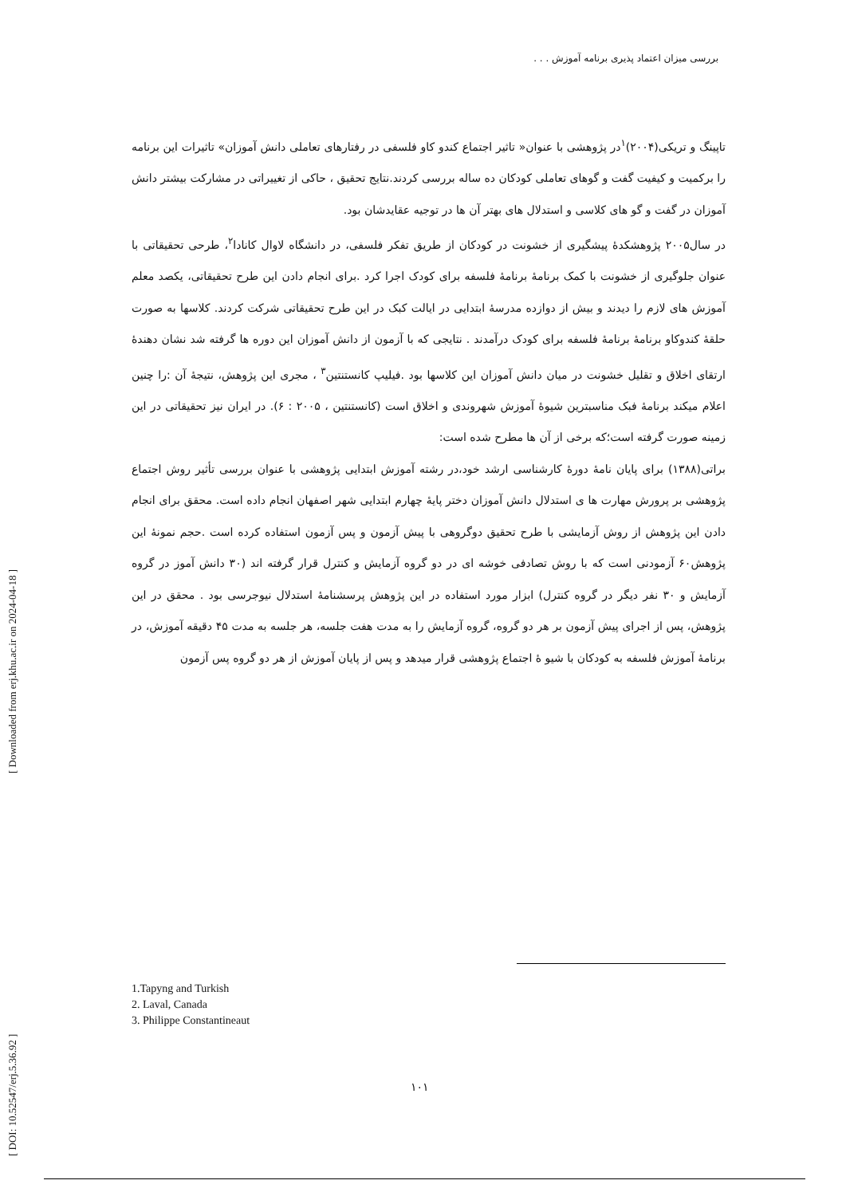بررسی میزان اعتماد پذیری برنامه آموزش . . .
تاپینگ و تریکی(۲۰۰۴)<sup>۱</sup>در پژوهشی با عنوان« تاثیر اجتماع کندو کاو فلسفی در رفتارهای تعاملی دانش آموزان» تاثیرات این برنامه را برکمیت و کیفیت گفت و گوهای تعاملی کودکان ده ساله بررسی کردند.نتایج تحقیق ، حاکی از تغییراتی در مشارکت بیشتر دانش آموزان در گفت و گو های کلاسی و استدلال های بهتر آن ها در توجیه عقایدشان بود.
در سال۲۰۰۵ پژوهشکدۀ پیشگیری از خشونت در کودکان از طریق تفکر فلسفی، در دانشگاه لاوال کانادا<sup>۲</sup>، طرحی تحقیقاتی با عنوان جلوگیری از خشونت با کمک برنامۀ برنامۀ فلسفه برای کودک اجرا کرد .برای انجام دادن این طرح تحقیقاتی، یکصد معلم آموزش های لازم را دیدند و بیش از دوازده مدرسۀ ابتدایی در ایالت کبک در این طرح تحقیقاتی شرکت کردند. کلاسها به صورت حلقۀ کندوکاو برنامۀ برنامۀ فلسفه برای کودک درآمدند . نتایجی که با آزمون از دانش آموزان این دوره ها گرفته شد نشان دهندۀ ارتقای اخلاق و تقلیل خشونت در میان دانش آموزان این کلاسها بود .فیلیپ کانستنتین<sup>۳</sup> ، مجری این پژوهش، نتیجۀ آن :را چنین اعلام میکند برنامۀ فبک مناسبترین شیوۀ آموزش شهروندی و اخلاق است (کانستنتین ، ۲۰۰۵ : ۶). در ایران نیز تحقیقاتی در این زمینه صورت گرفته است؛که برخی از آن ها مطرح شده است:
براتی(۱۳۸۸) برای پایان نامۀ دورۀ کارشناسی ارشد خود،در رشته آموزش ابتدایی پژوهشی با عنوان بررسی تأثیر روش اجتماع پژوهشی بر پرورش مهارت ها ی استدلال دانش آموزان دختر پایۀ چهارم ابتدایی شهر اصفهان انجام داده است. محقق برای انجام دادن این پژوهش از روش آزمایشی با طرح تحقیق دوگروهی با پیش آزمون و پس آزمون استفاده کرده است .حجم نمونۀ این پژوهش۶۰ آزمودنی است که با روش تصادفی خوشه ای در دو گروه آزمایش و کنترل قرار گرفته اند (۳۰ دانش آموز در گروه آزمایش و ۳۰ نفر دیگر در گروه کنترل) ابزار مورد استفاده در این پژوهش پرسشنامۀ استدلال نیوجرسی بود . محقق در این پژوهش، پس از اجرای پیش آزمون بر هر دو گروه، گروه آزمایش را به مدت هفت جلسه، هر جلسه به مدت ۴۵ دقیقه آموزش، در برنامۀ آموزش فلسفه به کودکان با شیو ۀ اجتماع پژوهشی قرار میدهد و پس از پایان آموزش از هر دو گروه پس آزمون
1.Tapyng and Turkish
2. Laval, Canada
3. Philippe Constantineaut
۱۰۱
[ Downloaded from erj.khu.ac.ir on 2024-04-18 ]
[ DOI: 10.52547/erj.5.36.92 ]